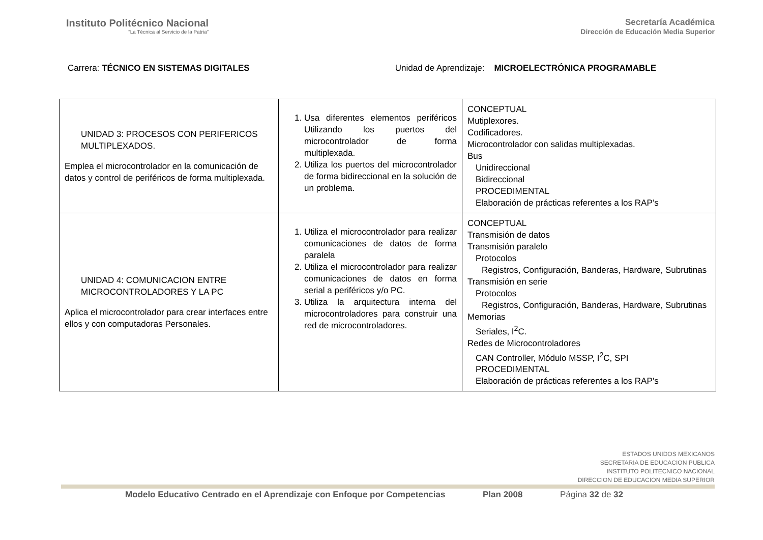Instituto Politécnico Nacional
“La Técnica al Servicio de la Patria”
Secretaría Académica
Dirección de Educación Media Superior
Carrera: TÉCNICO EN SISTEMAS DIGITALES
Unidad de Aprendizaje: MICROELECTRÓNICA PROGRAMABLE
| UNIDAD 3: PROCESOS CON PERIFERICOS MULTIPLEXADOS. Emplea el microcontrolador en la comunicación de datos y control de periféricos de forma multiplexada. | 1. Usa diferentes elementos periféricos Utilizando los puertos del microcontrolador de forma multiplexada. 2. Utiliza los puertos del microcontrolador de forma bidireccional en la solución de un problema. | CONCEPTUAL Mutiplexores. Codificadores. Microcontrolador con salidas multiplexadas. Bus Unidireccional Bidireccional PROCEDIMENTAL Elaboración de prácticas referentes a los RAP’s |
| UNIDAD 4: COMUNICACION ENTRE MICROCONTROLADORES Y LA PC Aplica el microcontrolador para crear interfaces entre ellos y con computadoras Personales. | 1. Utiliza el microcontrolador para realizar comunicaciones de datos de forma paralela 2. Utiliza el microcontrolador para realizar comunicaciones de datos en forma serial a periféricos y/o PC. 3. Utiliza la arquitectura interna del microcontroladores para construir una red de microcontroladores. | CONCEPTUAL Transmisión de datos Transmisión paralelo Protocolos Registros, Configuración, Banderas, Hardware, Subrutinas Transmisión en serie Protocolos Registros, Configuración, Banderas, Hardware, Subrutinas Memorias Seriales, I<sup>2</sup>C. Redes de Microcontroladores CAN Controller, Módulo MSSP, I<sup>2</sup>C, SPI PROCEDIMENTAL Elaboración de prácticas referentes a los RAP’s |
ESTADOS UNIDOS MEXICANOS
SECRETARIA DE EDUCACION PUBLICA
INSTITUTO POLITECNICO NACIONAL
DIRECCION DE EDUCACION MEDIA SUPERIOR
Modelo Educativo Centrado en el Aprendizaje con Enfoque por Competencias Plan 2008 Página 32 de 32